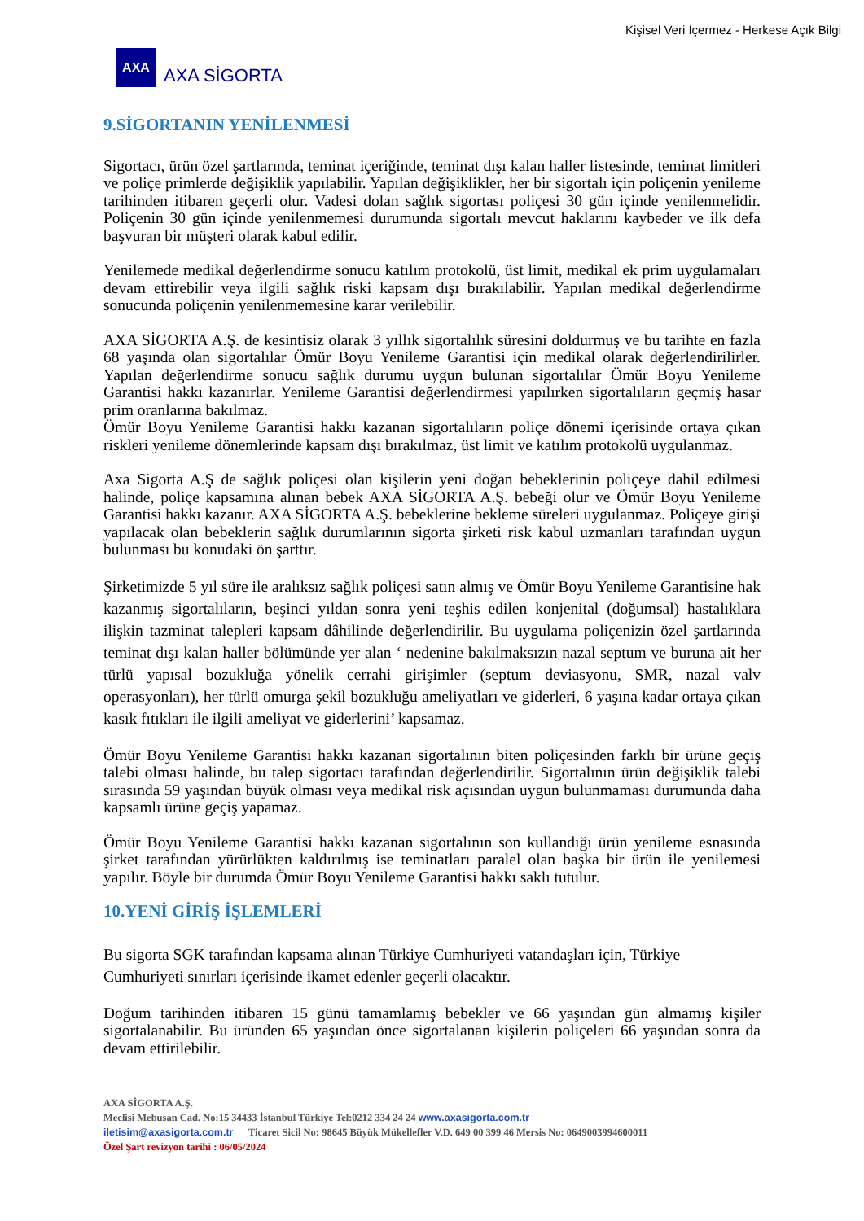Kişisel Veri İçermez - Herkese Açık Bilgi
AXA
AXA SİGORTA
9.SİGORTANIN YENİLENMESİ
Sigortacı, ürün özel şartlarında, teminat içeriğinde, teminat dışı kalan haller listesinde, teminat limitleri ve poliçe primlerde değişiklik yapılabilir. Yapılan değişiklikler, her bir sigortalı için poliçenin yenileme tarihinden itibaren geçerli olur. Vadesi dolan sağlık sigortası poliçesi 30 gün içinde yenilenmelidir. Poliçenin 30 gün içinde yenilenmemesi durumunda sigortalı mevcut haklarını kaybeder ve ilk defa başvuran bir müşteri olarak kabul edilir.
Yenilemede medikal değerlendirme sonucu katılım protokolü, üst limit, medikal ek prim uygulamaları devam ettirebilir veya ilgili sağlık riski kapsam dışı bırakılabilir. Yapılan medikal değerlendirme sonucunda poliçenin yenilenmemesine karar verilebilir.
AXA SİGORTA A.Ş. de kesintisiz olarak 3 yıllık sigortalılık süresini doldurmuş ve bu tarihte en fazla 68 yaşında olan sigortalılar Ömür Boyu Yenileme Garantisi için medikal olarak değerlendirilirler. Yapılan değerlendirme sonucu sağlık durumu uygun bulunan sigortalılar Ömür Boyu Yenileme Garantisi hakkı kazanırlar. Yenileme Garantisi değerlendirmesi yapılırken sigortalıların geçmiş hasar prim oranlarına bakılmaz.
Ömür Boyu Yenileme Garantisi hakkı kazanan sigortalıların poliçe dönemi içerisinde ortaya çıkan riskleri yenileme dönemlerinde kapsam dışı bırakılmaz, üst limit ve katılım protokolü uygulanmaz.
Axa Sigorta A.Ş de sağlık poliçesi olan kişilerin yeni doğan bebeklerinin poliçeye dahil edilmesi halinde, poliçe kapsamına alınan bebek AXA SİGORTA A.Ş. bebeği olur ve Ömür Boyu Yenileme Garantisi hakkı kazanır. AXA SİGORTA A.Ş. bebeklerine bekleme süreleri uygulanmaz. Poliçeye girişi yapılacak olan bebeklerin sağlık durumlarının sigorta şirketi risk kabul uzmanları tarafından uygun bulunması bu konudaki ön şarttır.
Şirketimizde 5 yıl süre ile aralıksız sağlık poliçesi satın almış ve Ömür Boyu Yenileme Garantisine hak kazanmış sigortalıların, beşinci yıldan sonra yeni teşhis edilen konjenital (doğumsal) hastalıklara ilişkin tazminat talepleri kapsam dâhilinde değerlendirilir. Bu uygulama poliçenizin özel şartlarında teminat dışı kalan haller bölümünde yer alan ‘ nedenine bakılmaksızın nazal septum ve buruna ait her türlü yapısal bozukluğa yönelik cerrahi girişimler (septum deviasyonu, SMR, nazal valv operasyonları), her türlü omurga şekil bozukluğu ameliyatları ve giderleri, 6 yaşına kadar ortaya çıkan kasık fıtıkları ile ilgili ameliyat ve giderlerini’ kapsamaz.
Ömür Boyu Yenileme Garantisi hakkı kazanan sigortalının biten poliçesinden farklı bir ürüne geçiş talebi olması halinde, bu talep sigortacı tarafından değerlendirilir. Sigortalının ürün değişiklik talebi sırasında 59 yaşından büyük olması veya medikal risk açısından uygun bulunmaması durumunda daha kapsamlı ürüne geçiş yapamaz.
Ömür Boyu Yenileme Garantisi hakkı kazanan sigortalının son kullandığı ürün yenileme esnasında şirket tarafından yürürlükten kaldırılmış ise teminatları paralel olan başka bir ürün ile yenilemesi yapılır. Böyle bir durumda Ömür Boyu Yenileme Garantisi hakkı saklı tutulur.
10.YENİ GİRİŞ İŞLEMLERİ
Bu sigorta SGK tarafından kapsama alınan Türkiye Cumhuriyeti vatandaşları için, Türkiye Cumhuriyeti sınırları içerisinde ikamet edenler geçerli olacaktır.
Doğum tarihinden itibaren 15 günü tamamlamış bebekler ve 66 yaşından gün almamış kişiler sigortalanabilir. Bu üründen 65 yaşından önce sigortalanan kişilerin poliçeleri 66 yaşından sonra da devam ettirilebilir.
AXA SİGORTA A.Ş.
Meclisi Mebusan Cad. No:15 34433 İstanbul Türkiye Tel:0212 334 24 24 www.axasigorta.com.tr
iletisim@axasigorta.com.tr Ticaret Sicil No: 98645 Büyük Mükellefler V.D. 649 00 399 46 Mersis No: 0649003994600011
Özel Şart revizyon tarihi : 06/05/2024